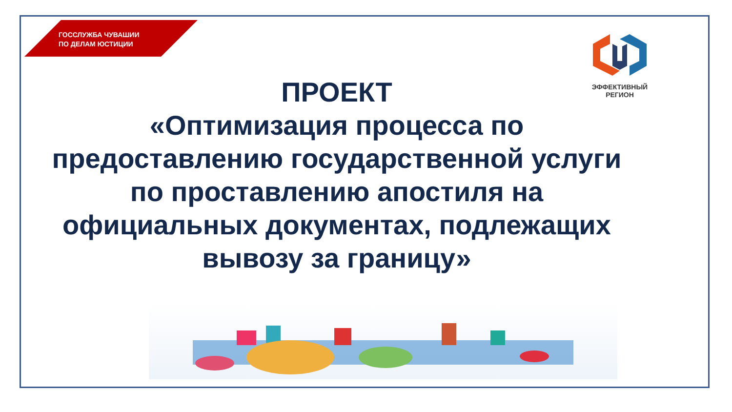ГОССЛУЖБА ЧУВАШИИ
ПО ДЕЛАМ ЮСТИЦИИ
ЭФФЕКТИВНЫЙ
РЕГИОН
ПРОЕКТ
«Оптимизация процесса по предоставлению государственной услуги по проставлению апостиля на официальных документах, подлежащих вывозу за границу»